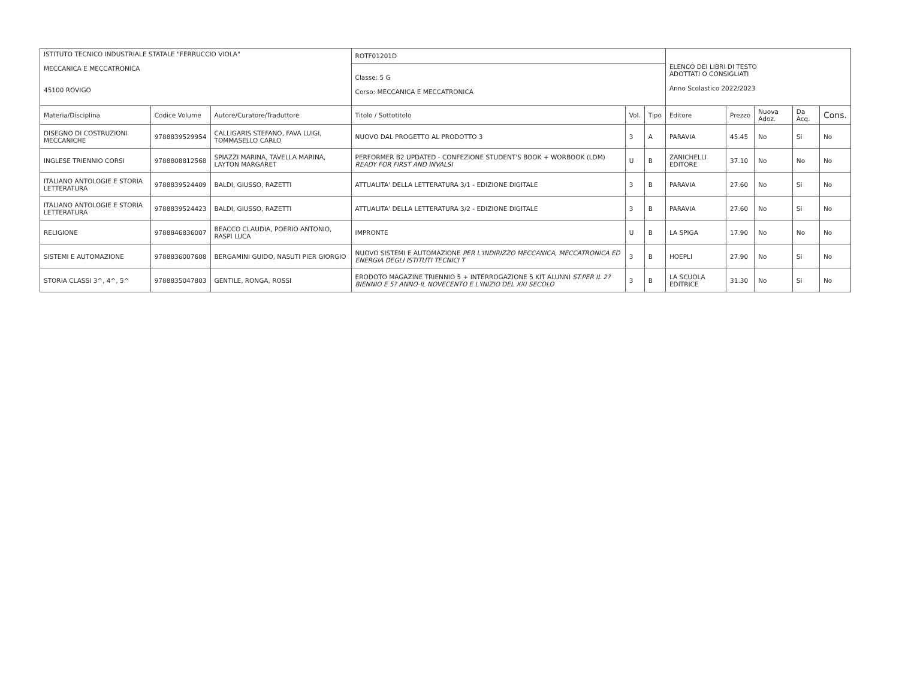| ISTITUTO TECNICO INDUSTRIALE STATALE "FERRUCCIO VIOLA" MECCANICA E MECCATRONICA 45100 ROVIGO | | | ROTF01201D | | | ELENCO DEI LIBRI DI TESTO ADOTTATI O CONSIGLIATI Anno Scolastico 2022/2023 | | | | |
| | | | Classe: 5 G Corso: MECCANICA E MECCATRONICA | | | | | | | |
| Materia/Disciplina | Codice Volume | Autore/Curatore/Traduttore | Titolo / Sottotitolo | Vol. | Tipo | Editore | Prezzo | Nuova Adoz. | Da Acq. | Cons. |
| DISEGNO DI COSTRUZIONI MECCANICHE | 9788839529954 | CALLIGARIS STEFANO, FAVA LUIGI, TOMMASELLO CARLO | NUOVO DAL PROGETTO AL PRODOTTO 3 | 3 | A | PARAVIA | 45.45 | No | Si | No |
| INGLESE TRIENNIO CORSI | 9788808812568 | SPIAZZI MARINA, TAVELLA MARINA, LAYTON MARGARET | PERFORMER B2 UPDATED - CONFEZIONE STUDENT'S BOOK + WORBOOK (LDM) READY FOR FIRST AND INVALSI | U | B | ZANICHELLI EDITORE | 37.10 | No | No | No |
| ITALIANO ANTOLOGIE E STORIA LETTERATURA | 9788839524409 | BALDI, GIUSSO, RAZETTI | ATTUALITA' DELLA LETTERATURA 3/1 - EDIZIONE DIGITALE | 3 | B | PARAVIA | 27.60 | No | Si | No |
| ITALIANO ANTOLOGIE E STORIA LETTERATURA | 9788839524423 | BALDI, GIUSSO, RAZETTI | ATTUALITA' DELLA LETTERATURA 3/2 - EDIZIONE DIGITALE | 3 | B | PARAVIA | 27.60 | No | Si | No |
| RELIGIONE | 9788846836007 | BEACCO CLAUDIA, POERIO ANTONIO, RASPI LUCA | IMPRONTE | U | B | LA SPIGA | 17.90 | No | No | No |
| SISTEMI E AUTOMAZIONE | 9788836007608 | BERGAMINI GUIDO, NASUTI PIER GIORGIO | NUOVO SISTEMI E AUTOMAZIONE PER L'INDIRIZZO MECCANICA, MECCATRONICA ED ENERGIA DEGLI ISTITUTI TECNICI T | 3 | B | HOEPLI | 27.90 | No | Si | No |
| STORIA CLASSI 3^, 4^, 5^ | 9788835047803 | GENTILE, RONGA, ROSSI | ERODOTO MAGAZINE TRIENNIO 5 + INTERROGAZIONE 5 KIT ALUNNI ST.PER IL 2?BIENNIO E 5? ANNO-IL NOVECENTO E L'INIZIO DEL XXI SECOLO | 3 | B | LA SCUOLA EDITRICE | 31.30 | No | Si | No |